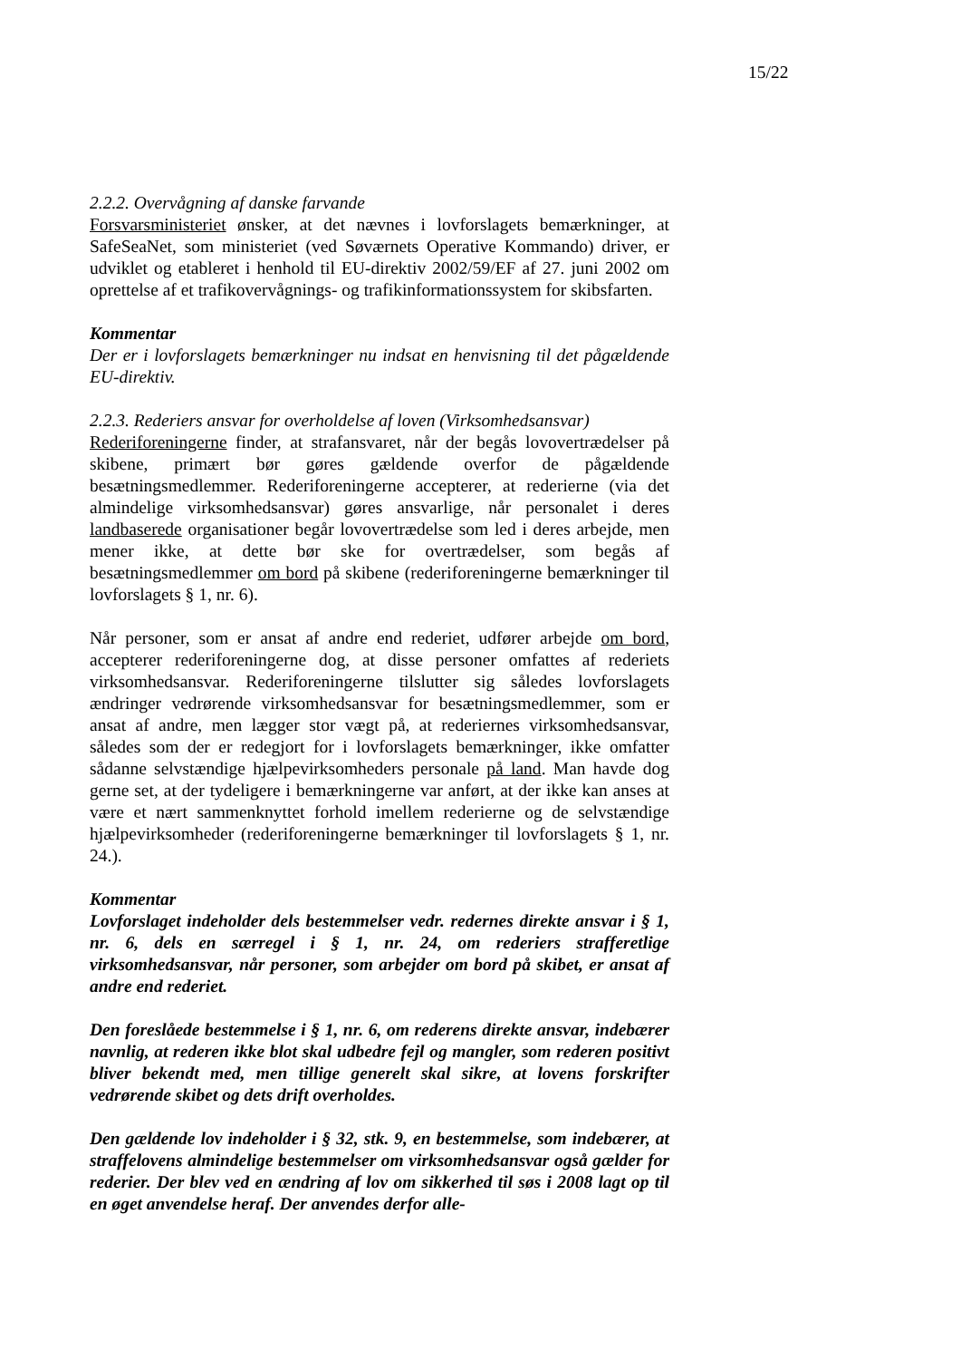15/22
2.2.2. Overvågning af danske farvande
Forsvarsministeriet ønsker, at det nævnes i lovforslagets bemærkninger, at SafeSeaNet, som ministeriet (ved Søværnets Operative Kommando) driver, er udviklet og etableret i henhold til EU-direktiv 2002/59/EF af 27. juni 2002 om oprettelse af et trafikovervågnings- og trafikinformationssystem for skibsfarten.
Kommentar
Der er i lovforslagets bemærkninger nu indsat en henvisning til det pågældende EU-direktiv.
2.2.3. Rederiers ansvar for overholdelse af loven (Virksomhedsansvar)
Rederiforeningerne finder, at strafansvaret, når der begås lovovertrædelser på skibene, primært bør gøres gældende overfor de pågældende besætningsmedlemmer. Rederiforeningerne accepterer, at rederierne (via det almindelige virksomhedsansvar) gøres ansvarlige, når personalet i deres landbaserede organisationer begår lovovertrædelse som led i deres arbejde, men mener ikke, at dette bør ske for overtrædelser, som begås af besætningsmedlemmer om bord på skibene (rederiforeningerne bemærkninger til lovforslagets § 1, nr. 6).
Når personer, som er ansat af andre end rederiet, udfører arbejde om bord, accepterer rederiforeningerne dog, at disse personer omfattes af rederiets virksomhedsansvar. Rederiforeningerne tilslutter sig således lovforslagets ændringer vedrørende virksomhedsansvar for besætningsmedlemmer, som er ansat af andre, men lægger stor vægt på, at rederiernes virksomhedsansvar, således som der er redegjort for i lovforslagets bemærkninger, ikke omfatter sådanne selvstændige hjælpevirksomheders personale på land. Man havde dog gerne set, at der tydeligere i bemærkningerne var anført, at der ikke kan anses at være et nært sammenknyttet forhold imellem rederierne og de selvstændige hjælpevirksomheder (rederiforeningerne bemærkninger til lovforslagets § 1, nr. 24.).
Kommentar
Lovforslaget indeholder dels bestemmelser vedr. redernes direkte ansvar i § 1, nr. 6, dels en særregel i § 1, nr. 24, om rederiers strafferetlige virksomhedsansvar, når personer, som arbejder om bord på skibet, er ansat af andre end rederiet.
Den foreslåede bestemmelse i § 1, nr. 6, om rederens direkte ansvar, indebærer navnlig, at rederen ikke blot skal udbedre fejl og mangler, som rederen positivt bliver bekendt med, men tillige generelt skal sikre, at lovens forskrifter vedrørende skibet og dets drift overholdes.
Den gældende lov indeholder i § 32, stk. 9, en bestemmelse, som indebærer, at straffelovens almindelige bestemmelser om virksomhedsansvar også gælder for rederier. Der blev ved en ændring af lov om sikkerhed til søs i 2008 lagt op til en øget anvendelse heraf. Der anvendes derfor alle-